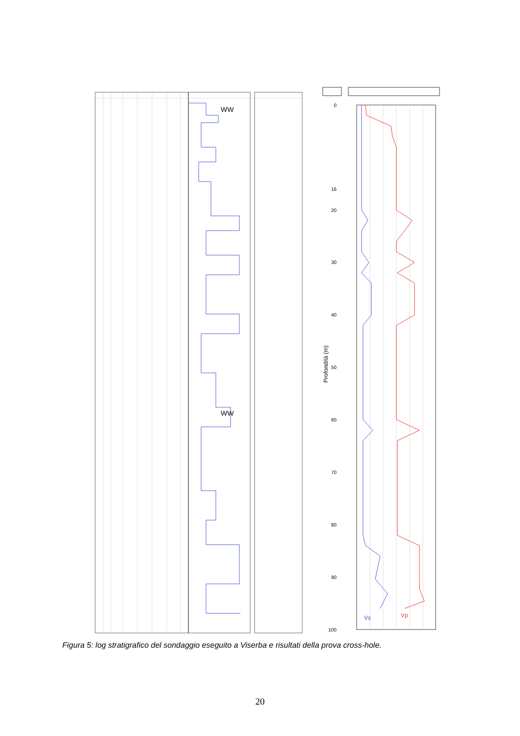WW
WW
Profondità (m)
0
16
20
30
40
50
60
70
80
90
100
Vs
Vp
Figura 5: log stratigrafico del sondaggio eseguito a Viserba e risultati della prova cross-hole.
20